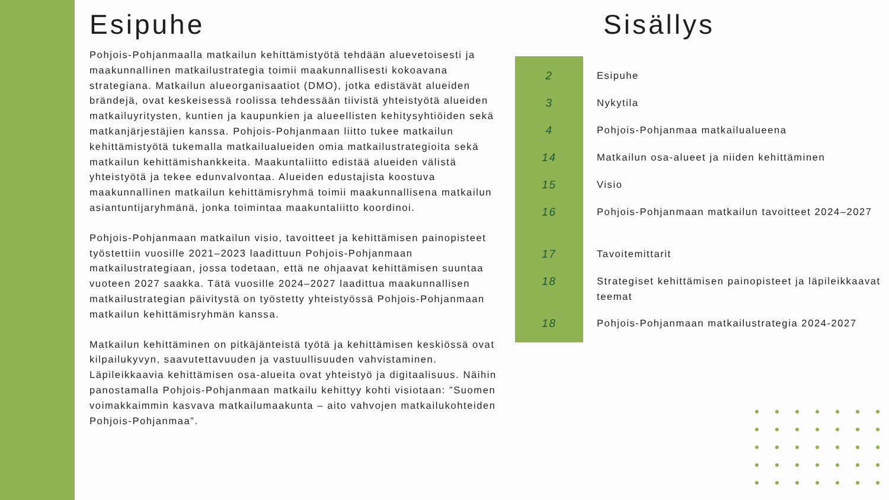Esipuhe
Pohjois-Pohjanmaalla matkailun kehittämistyötä tehdään aluevetoisesti ja maakunnallinen matkailustrategia toimii maakunnallisesti kokoavana strategiana. Matkailun alueorganisaatiot (DMO), jotka edistävät alueiden brändejä, ovat keskeisessä roolissa tehdessään tiivistä yhteistyötä alueiden matkailuyritysten, kuntien ja kaupunkien ja alueellisten kehitysyhtiöiden sekä matkanjärjestäjien kanssa. Pohjois-Pohjanmaan liitto tukee matkailun kehittämistyötä tukemalla matkailualueiden omia matkailustrategioita sekä matkailun kehittämishankkeita. Maakuntaliitto edistää alueiden välistä yhteistyötä ja tekee edunvalvontaa. Alueiden edustajista koostuva maakunnallinen matkailun kehittämisryhmä toimii maakunnallisena matkailun asiantuntijaryhmänä, jonka toimintaa maakuntaliitto koordinoi.
Pohjois-Pohjanmaan matkailun visio, tavoitteet ja kehittämisen painopisteet työstettiin vuosille 2021–2023 laadittuun Pohjois-Pohjanmaan matkailustrategiaan, jossa todetaan, että ne ohjaavat kehittämisen suuntaa vuoteen 2027 saakka. Tätä vuosille 2024–2027 laadittua maakunnallisen matkailustrategian päivitystä on työstetty yhteistyössä Pohjois-Pohjanmaan matkailun kehittämisryhmän kanssa.
Matkailun kehittäminen on pitkäjänteistä työtä ja kehittämisen keskiössä ovat kilpailukyvyn, saavutettavuuden ja vastuullisuuden vahvistaminen. Läpileikkaavia kehittämisen osa-alueita ovat yhteistyö ja digitaalisuus. Näihin panostamalla Pohjois-Pohjanmaan matkailu kehittyy kohti visiotaan: ”Suomen voimakkaimmin kasvava matkailumaakunta – aito vahvojen matkailukohteiden Pohjois-Pohjanmaa”.
Sisällys
2 Esipuhe
3 Nykytila
4 Pohjois-Pohjanmaa matkailualueena
14 Matkailun osa-alueet ja niiden kehittäminen
15 Visio
16 Pohjois-Pohjanmaan matkailun tavoitteet 2024–2027
17 Tavoitemittarit
18 Strategiset kehittämisen painopisteet ja läpileikkaavat teemat
18 Pohjois-Pohjanmaan matkailustrategia 2024-2027